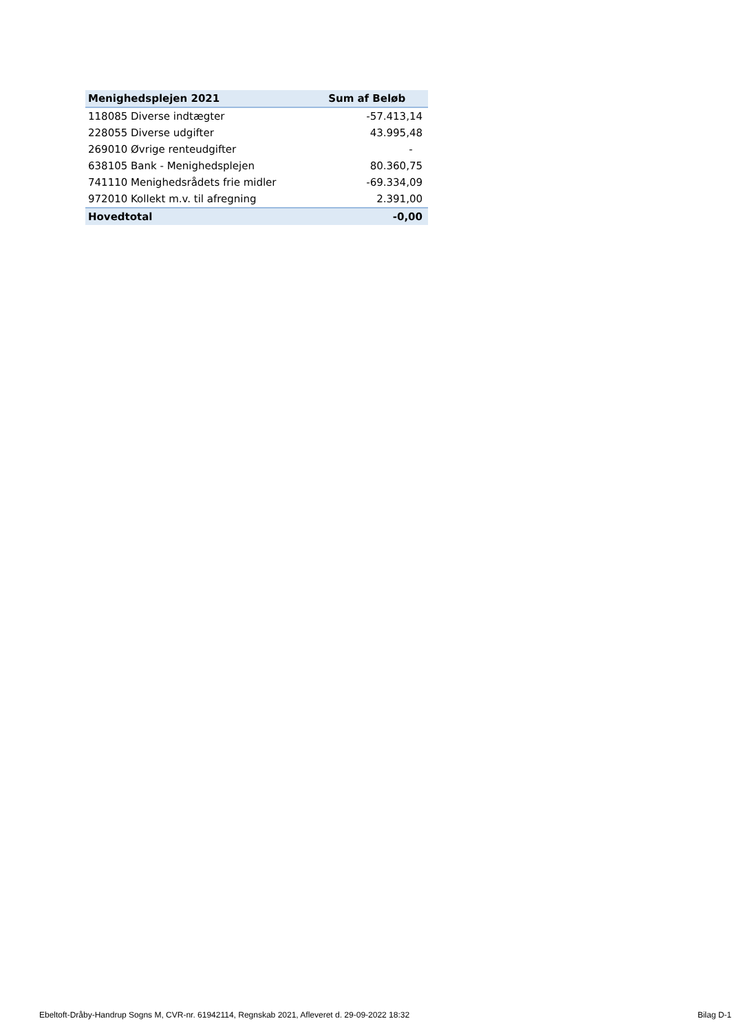| Menighedsplejen 2021 | Sum af Beløb |
| --- | --- |
| 118085 Diverse indtægter | -57.413,14 |
| 228055 Diverse udgifter | 43.995,48 |
| 269010 Øvrige renteudgifter | - |
| 638105 Bank - Menighedsplejen | 80.360,75 |
| 741110 Menighedsrådets frie midler | -69.334,09 |
| 972010 Kollekt m.v. til afregning | 2.391,00 |
| Hovedtotal | -0,00 |
Ebeltoft-Dråby-Handrup Sogns M, CVR-nr. 61942114, Regnskab 2021, Afleveret d. 29-09-2022 18:32 Bilag D-1